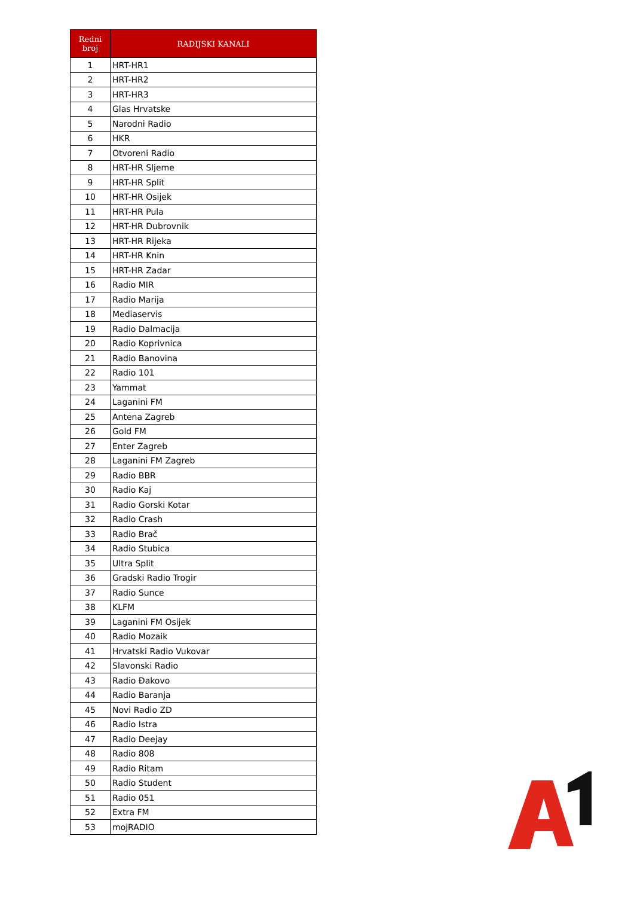| Redni broj | RADIJSKI KANALI |
| --- | --- |
| 1 | HRT-HR1 |
| 2 | HRT-HR2 |
| 3 | HRT-HR3 |
| 4 | Glas Hrvatske |
| 5 | Narodni Radio |
| 6 | HKR |
| 7 | Otvoreni Radio |
| 8 | HRT-HR Sljeme |
| 9 | HRT-HR Split |
| 10 | HRT-HR Osijek |
| 11 | HRT-HR Pula |
| 12 | HRT-HR Dubrovnik |
| 13 | HRT-HR Rijeka |
| 14 | HRT-HR Knin |
| 15 | HRT-HR Zadar |
| 16 | Radio MIR |
| 17 | Radio Marija |
| 18 | Mediaservis |
| 19 | Radio Dalmacija |
| 20 | Radio Koprivnica |
| 21 | Radio Banovina |
| 22 | Radio 101 |
| 23 | Yammat |
| 24 | Laganini FM |
| 25 | Antena Zagreb |
| 26 | Gold FM |
| 27 | Enter Zagreb |
| 28 | Laganini FM Zagreb |
| 29 | Radio BBR |
| 30 | Radio Kaj |
| 31 | Radio Gorski Kotar |
| 32 | Radio Crash |
| 33 | Radio Brač |
| 34 | Radio Stubica |
| 35 | Ultra Split |
| 36 | Gradski Radio Trogir |
| 37 | Radio Sunce |
| 38 | KLFM |
| 39 | Laganini FM Osijek |
| 40 | Radio Mozaik |
| 41 | Hrvatski Radio Vukovar |
| 42 | Slavonski Radio |
| 43 | Radio Đakovo |
| 44 | Radio Baranja |
| 45 | Novi Radio ZD |
| 46 | Radio Istra |
| 47 | Radio Deejay |
| 48 | Radio 808 |
| 49 | Radio Ritam |
| 50 | Radio Student |
| 51 | Radio 051 |
| 52 | Extra FM |
| 53 | mojRADIO |